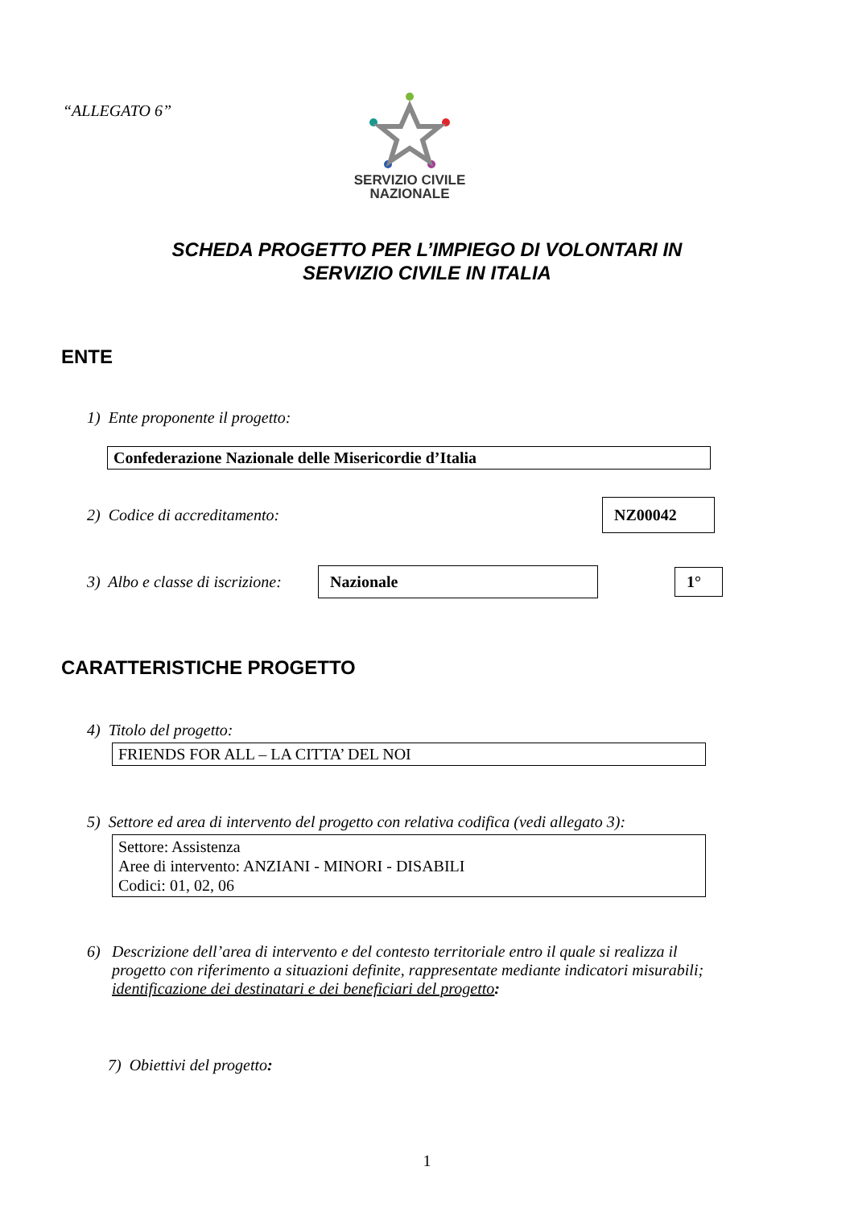“ALLEGATO 6”
SERVIZIO CIVILE
NAZIONALE
SCHEDA PROGETTO PER L’IMPIEGO DI VOLONTARI IN
SERVIZIO CIVILE IN ITALIA
ENTE
1) Ente proponente il progetto:
Confederazione Nazionale delle Misericordie d’Italia
2) Codice di accreditamento:
NZ00042
3) Albo e classe di iscrizione:
Nazionale 1°
CARATTERISTICHE PROGETTO
4) Titolo del progetto:
FRIENDS FOR ALL – LA CITTA’ DEL NOI
5) Settore ed area di intervento del progetto con relativa codifica (vedi allegato 3):
Settore: Assistenza
Aree di intervento: ANZIANI - MINORI - DISABILI
Codici: 01, 02, 06
6) Descrizione dell’area di intervento e del contesto territoriale entro il quale si realizza il progetto con riferimento a situazioni definite, rappresentate mediante indicatori misurabili; identificazione dei destinatari e dei beneficiari del progetto:
7) Obiettivi del progetto:
1